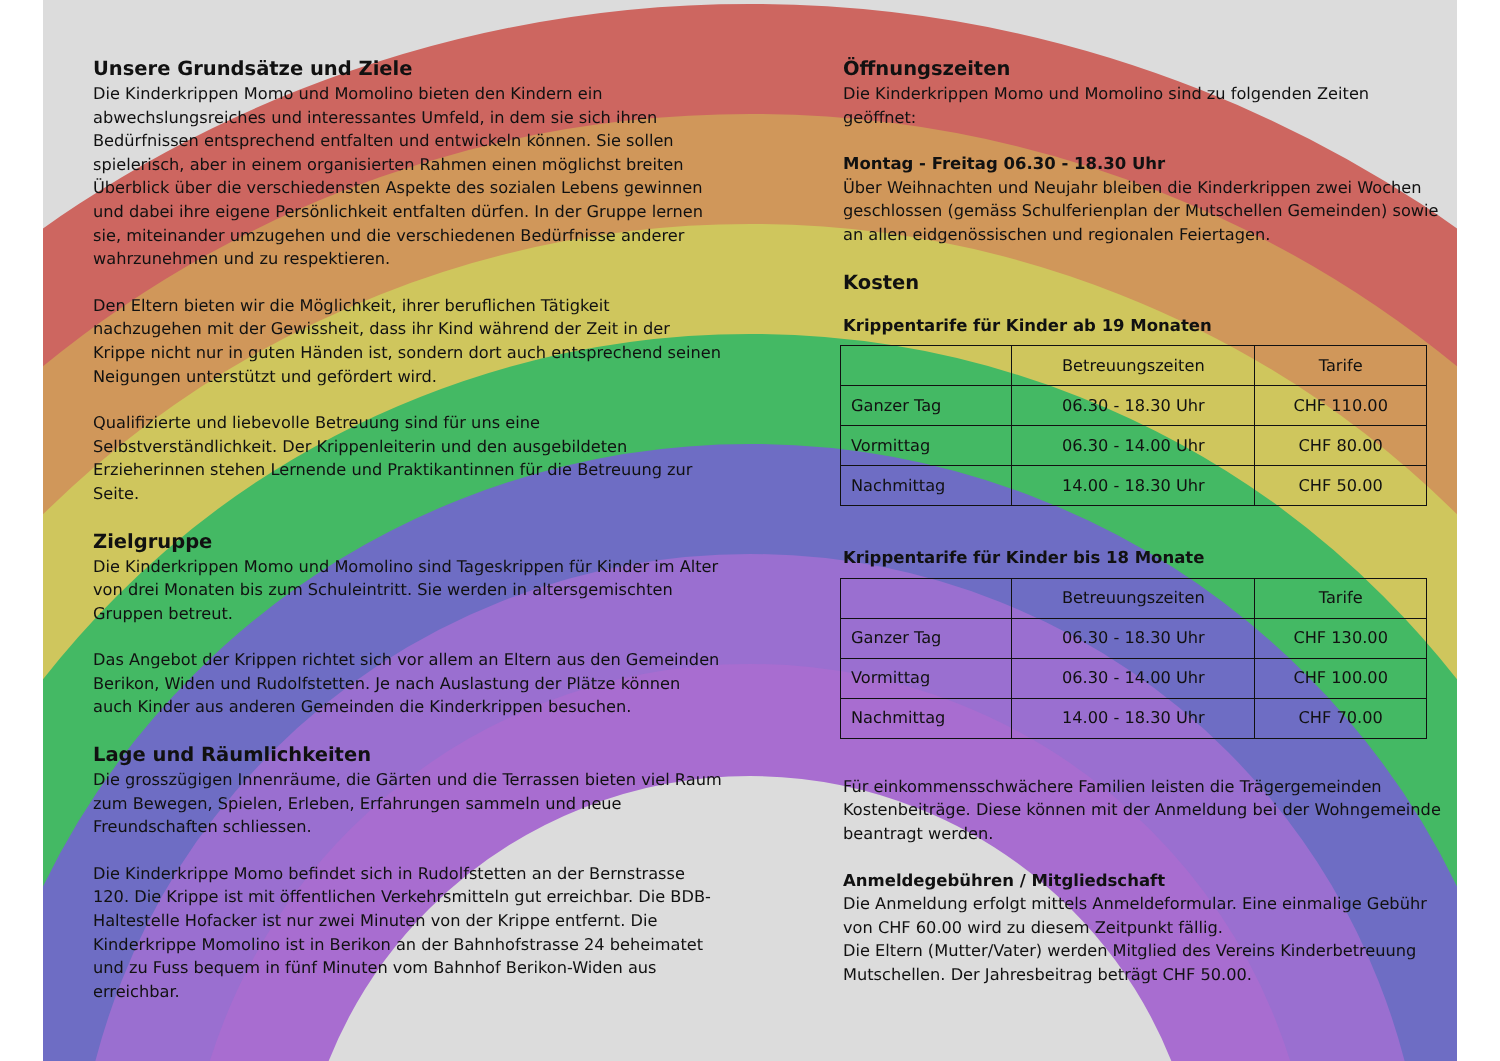Unsere Grundsätze und Ziele
Die Kinderkrippen Momo und Momolino bieten den Kindern ein abwechslungsreiches und interessantes Umfeld, in dem sie sich ihren Bedürfnissen entsprechend entfalten und entwickeln können. Sie sollen spielerisch, aber in einem organisierten Rahmen einen möglichst breiten Überblick über die verschiedensten Aspekte des sozialen Lebens gewinnen und dabei ihre eigene Persönlichkeit entfalten dürfen. In der Gruppe lernen sie, miteinander umzugehen und die verschiedenen Bedürfnisse anderer wahrzunehmen und zu respektieren.
Den Eltern bieten wir die Möglichkeit, ihrer beruflichen Tätigkeit nachzugehen mit der Gewissheit, dass ihr Kind während der Zeit in der Krippe nicht nur in guten Händen ist, sondern dort auch entsprechend seinen Neigungen unterstützt und gefördert wird.
Qualifizierte und liebevolle Betreuung sind für uns eine Selbstverständlichkeit. Der Krippenleiterin und den ausgebildeten Erzieherinnen stehen Lernende und Praktikantinnen für die Betreuung zur Seite.
Zielgruppe
Die Kinderkrippen Momo und Momolino sind Tageskrippen für Kinder im Alter von drei Monaten bis zum Schuleintritt. Sie werden in altersgemischten Gruppen betreut.
Das Angebot der Krippen richtet sich vor allem an Eltern aus den Gemeinden Berikon, Widen und Rudolfstetten. Je nach Auslastung der Plätze können auch Kinder aus anderen Gemeinden die Kinderkrippen besuchen.
Lage und Räumlichkeiten
Die grosszügigen Innenräume, die Gärten und die Terrassen bieten viel Raum zum Bewegen, Spielen, Erleben, Erfahrungen sammeln und neue Freundschaften schliessen.
Die Kinderkrippe Momo befindet sich in Rudolfstetten an der Bernstrasse 120. Die Krippe ist mit öffentlichen Verkehrsmitteln gut erreichbar. Die BDB-Haltestelle Hofacker ist nur zwei Minuten von der Krippe entfernt. Die Kinderkrippe Momolino ist in Berikon an der Bahnhofstrasse 24 beheimatet und zu Fuss bequem in fünf Minuten vom Bahnhof Berikon-Widen aus erreichbar.
Öffnungszeiten
Die Kinderkrippen Momo und Momolino sind zu folgenden Zeiten geöffnet:
Montag - Freitag 06.30 - 18.30 Uhr
Über Weihnachten und Neujahr bleiben die Kinderkrippen zwei Wochen geschlossen (gemäss Schulferienplan der Mutschellen Gemeinden) sowie an allen eidgenössischen und regionalen Feiertagen.
Kosten
Krippentarife für Kinder ab 19 Monaten
| | Betreuungszeiten | Tarife |
| Ganzer Tag | 06.30 - 18.30 Uhr | CHF 110.00 |
| Vormittag | 06.30 - 14.00 Uhr | CHF 80.00 |
| Nachmittag | 14.00 - 18.30 Uhr | CHF 50.00 |
Krippentarife für Kinder bis 18 Monate
| | Betreuungszeiten | Tarife |
| Ganzer Tag | 06.30 - 18.30 Uhr | CHF 130.00 |
| Vormittag | 06.30 - 14.00 Uhr | CHF 100.00 |
| Nachmittag | 14.00 - 18.30 Uhr | CHF 70.00 |
Für einkommensschwächere Familien leisten die Trägergemeinden Kostenbeiträge. Diese können mit der Anmeldung bei der Wohngemeinde beantragt werden.
Anmeldegebühren / Mitgliedschaft
Die Anmeldung erfolgt mittels Anmeldeformular. Eine einmalige Gebühr von CHF 60.00 wird zu diesem Zeitpunkt fällig.
Die Eltern (Mutter/Vater) werden Mitglied des Vereins Kinderbetreuung Mutschellen. Der Jahresbeitrag beträgt CHF 50.00.